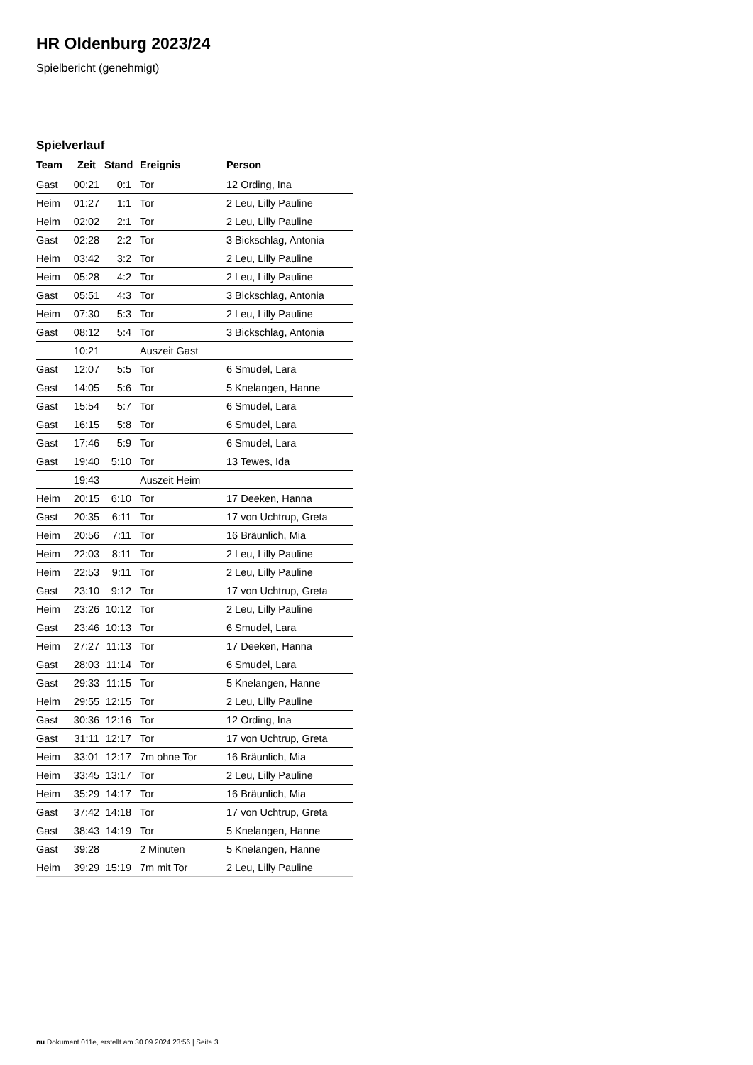HR Oldenburg 2023/24
Spielbericht (genehmigt)
Spielverlauf
| Team | Zeit | Stand | Ereignis | Person |
| --- | --- | --- | --- | --- |
| Gast | 00:21 | 0:1 | Tor | 12 Ording, Ina |
| Heim | 01:27 | 1:1 | Tor | 2 Leu, Lilly Pauline |
| Heim | 02:02 | 2:1 | Tor | 2 Leu, Lilly Pauline |
| Gast | 02:28 | 2:2 | Tor | 3 Bickschlag, Antonia |
| Heim | 03:42 | 3:2 | Tor | 2 Leu, Lilly Pauline |
| Heim | 05:28 | 4:2 | Tor | 2 Leu, Lilly Pauline |
| Gast | 05:51 | 4:3 | Tor | 3 Bickschlag, Antonia |
| Heim | 07:30 | 5:3 | Tor | 2 Leu, Lilly Pauline |
| Gast | 08:12 | 5:4 | Tor | 3 Bickschlag, Antonia |
| | 10:21 | | Auszeit Gast | |
| Gast | 12:07 | 5:5 | Tor | 6 Smudel, Lara |
| Gast | 14:05 | 5:6 | Tor | 5 Knelangen, Hanne |
| Gast | 15:54 | 5:7 | Tor | 6 Smudel, Lara |
| Gast | 16:15 | 5:8 | Tor | 6 Smudel, Lara |
| Gast | 17:46 | 5:9 | Tor | 6 Smudel, Lara |
| Gast | 19:40 | 5:10 | Tor | 13 Tewes, Ida |
| | 19:43 | | Auszeit Heim | |
| Heim | 20:15 | 6:10 | Tor | 17 Deeken, Hanna |
| Gast | 20:35 | 6:11 | Tor | 17 von Uchtrup, Greta |
| Heim | 20:56 | 7:11 | Tor | 16 Bräunlich, Mia |
| Heim | 22:03 | 8:11 | Tor | 2 Leu, Lilly Pauline |
| Heim | 22:53 | 9:11 | Tor | 2 Leu, Lilly Pauline |
| Gast | 23:10 | 9:12 | Tor | 17 von Uchtrup, Greta |
| Heim | 23:26 | 10:12 | Tor | 2 Leu, Lilly Pauline |
| Gast | 23:46 | 10:13 | Tor | 6 Smudel, Lara |
| Heim | 27:27 | 11:13 | Tor | 17 Deeken, Hanna |
| Gast | 28:03 | 11:14 | Tor | 6 Smudel, Lara |
| Gast | 29:33 | 11:15 | Tor | 5 Knelangen, Hanne |
| Heim | 29:55 | 12:15 | Tor | 2 Leu, Lilly Pauline |
| Gast | 30:36 | 12:16 | Tor | 12 Ording, Ina |
| Gast | 31:11 | 12:17 | Tor | 17 von Uchtrup, Greta |
| Heim | 33:01 | 12:17 | 7m ohne Tor | 16 Bräunlich, Mia |
| Heim | 33:45 | 13:17 | Tor | 2 Leu, Lilly Pauline |
| Heim | 35:29 | 14:17 | Tor | 16 Bräunlich, Mia |
| Gast | 37:42 | 14:18 | Tor | 17 von Uchtrup, Greta |
| Gast | 38:43 | 14:19 | Tor | 5 Knelangen, Hanne |
| Gast | 39:28 | | 2 Minuten | 5 Knelangen, Hanne |
| Heim | 39:29 | 15:19 | 7m mit Tor | 2 Leu, Lilly Pauline |
nu.Dokument 011e, erstellt am 30.09.2024 23:56 | Seite 3